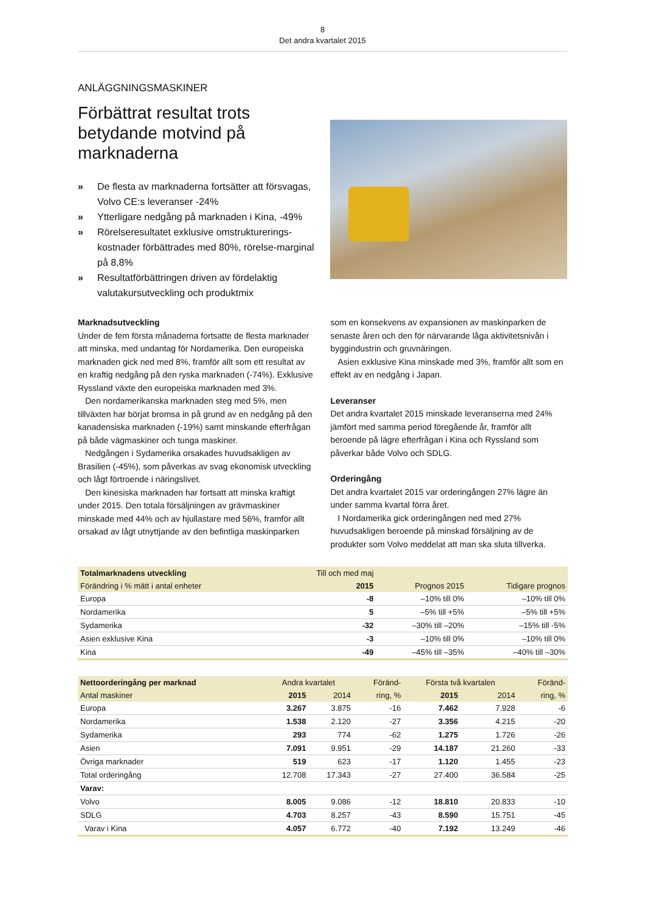8
Det andra kvartalet 2015
ANLÄGGNINGSMASKINER
Förbättrat resultat trots betydande motvind på marknaderna
» De flesta av marknaderna fortsätter att försvagas, Volvo CE:s leveranser -24%
» Ytterligare nedgång på marknaden i Kina, -49%
» Rörelseresultatet exklusive omstrukturerings-kostnader förbättrades med 80%, rörelse-marginal på 8,8%
» Resultatförbättringen driven av fördelaktig valutakursutveckling och produktmix
Marknadsutveckling
Under de fem första månaderna fortsatte de flesta marknader att minska, med undantag för Nordamerika. Den europeiska marknaden gick ned med 8%, framför allt som ett resultat av en kraftig nedgång på den ryska marknaden (-74%). Exklusive Ryssland växte den europeiska marknaden med 3%.
Den nordamerikanska marknaden steg med 5%, men tillväxten har börjat bromsa in på grund av en nedgång på den kanadensiska marknaden (-19%) samt minskande efterfrågan på både vägmaskiner och tunga maskiner.
Nedgången i Sydamerika orsakades huvudsakligen av Brasilien (-45%), som påverkas av svag ekonomisk utveckling och lågt förtroende i näringslivet.
Den kinesiska marknaden har fortsatt att minska kraftigt under 2015. Den totala försäljningen av grävmaskiner minskade med 44% och av hjullastare med 56%, framför allt orsakad av lågt utnyttjande av den befintliga maskinparken
som en konsekvens av expansionen av maskinparken de senaste åren och den för närvarande låga aktivitetsnivån i byggindustrin och gruvnäringen.
Asien exklusive Kina minskade med 3%, framför allt som en effekt av en nedgång i Japan.
Leveranser
Det andra kvartalet 2015 minskade leveranserna med 24% jämfört med samma period föregående år, framför allt beroende på lägre efterfrågan i Kina och Ryssland som påverkar både Volvo och SDLG.
Orderingång
Det andra kvartalet 2015 var orderingången 27% lägre än under samma kvartal förra året.
I Nordamerika gick orderingången ned med 27% huvudsakligen beroende på minskad försäljning av de produkter som Volvo meddelat att man ska sluta tillverka.
| Totalmarknadens utveckling | Till och med maj | | |
| --- | --- | --- | --- |
| Förändring i % mätt i antal enheter | 2015 | Prognos 2015 | Tidigare prognos |
| Europa | -8 | –10% till 0% | –10% till 0% |
| Nordamerika | 5 | –5% till +5% | –5% till +5% |
| Sydamerika | -32 | –30% till –20% | –15% till -5% |
| Asien exklusive Kina | -3 | –10% till 0% | –10% till 0% |
| Kina | -49 | –45% till –35% | –40% till –30% |
| Nettoorderingång per marknad | Andra kvartalet | | Föränd- | Första två kvartalen | | Föränd- |
| --- | --- | --- | --- | --- | --- | --- |
| Antal maskiner | 2015 | 2014 | ring, % | 2015 | 2014 | ring, % |
| Europa | 3.267 | 3.875 | -16 | 7.462 | 7.928 | -6 |
| Nordamerika | 1.538 | 2.120 | -27 | 3.356 | 4.215 | -20 |
| Sydamerika | 293 | 774 | -62 | 1.275 | 1.726 | -26 |
| Asien | 7.091 | 9.951 | -29 | 14.187 | 21.260 | -33 |
| Övriga marknader | 519 | 623 | -17 | 1.120 | 1.455 | -23 |
| Total orderingång | 12.708 | 17.343 | -27 | 27.400 | 36.584 | -25 |
| Varav: | | | | | | |
| Volvo | 8.005 | 9.086 | -12 | 18.810 | 20.833 | -10 |
| SDLG | 4.703 | 8.257 | -43 | 8.590 | 15.751 | -45 |
| Varav i Kina | 4.057 | 6.772 | -40 | 7.192 | 13.249 | -46 |